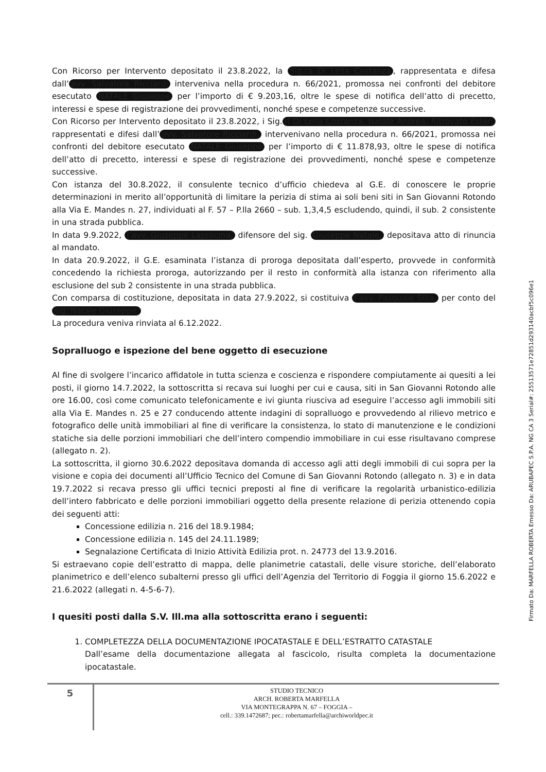Con Ricorso per Intervento depositato il 23.8.2022, la Sig.ra Di Lella Costanza, rappresentata e difesa dall’ avv. Salvatore Ricciardi interveniva nella procedura n. 66/2021, promossa nei confronti del debitore esecutato NATALE Giuseppe per l’importo di € 9.203,16, oltre le spese di notifica dell’atto di precetto, interessi e spese di registrazione dei provvedimenti, nonché spese e competenze successive.
Con Ricorso per Intervento depositato il 23.8.2022, i Sig. ri Di Lella Costanza, Natale Andrea, Ritrovato Ester, rappresentati e difesi dall’ avv. Salvatore Ricciardi, intervenivano nella procedura n. 66/2021, promossa nei confronti del debitore esecutato NATALE Giuseppe per l’importo di € 11.878,93, oltre le spese di notifica dell’atto di precetto, interessi e spese di registrazione dei provvedimenti, nonché spese e competenze successive.
Con istanza del 30.8.2022, il consulente tecnico d’ufficio chiedeva al G.E. di conoscere le proprie determinazioni in merito all’opportunità di limitare la perizia di stima ai soli beni siti in San Giovanni Rotondo alla Via E. Mandes n. 27, individuati al F. 57 – P.lla 2660 – sub. 1,3,4,5 escludendo, quindi, il sub. 2 consistente in una strada pubblica.
In data 9.9.2022, l’avv. Giuseppe Laprocina, difensore del sig. Giuseppe Natale, depositava atto di rinuncia al mandato.
In data 20.9.2022, il G.E. esaminata l’istanza di proroga depositata dall’esperto, provvede in conformità concedendo la richiesta proroga, autorizzando per il resto in conformità alla istanza con riferimento alla esclusione del sub 2 consistente in una strada pubblica.
Con comparsa di costituzione, depositata in data 27.9.2022, si costituiva l’avv. Pasquale Silla, per conto del sig. Natale Giuseppe.
La procedura veniva rinviata al 6.12.2022.
Sopralluogo e ispezione del bene oggetto di esecuzione
Al fine di svolgere l’incarico affidatole in tutta scienza e coscienza e rispondere compiutamente ai quesiti a lei posti, il giorno 14.7.2022, la sottoscritta si recava sui luoghi per cui e causa, siti in San Giovanni Rotondo alle ore 16.00, così come comunicato telefonicamente e ivi giunta riusciva ad eseguire l’accesso agli immobili siti alla Via E. Mandes n. 25 e 27 conducendo attente indagini di sopralluogo e provvedendo al rilievo metrico e fotografico delle unità immobiliari al fine di verificare la consistenza, lo stato di manutenzione e le condizioni statiche sia delle porzioni immobiliari che dell’intero compendio immobiliare in cui esse risultavano comprese (allegato n. 2).
La sottoscritta, il giorno 30.6.2022 depositava domanda di accesso agli atti degli immobili di cui sopra per la visione e copia dei documenti all’Ufficio Tecnico del Comune di San Giovanni Rotondo (allegato n. 3) e in data 19.7.2022 si recava presso gli uffici tecnici preposti al fine di verificare la regolarità urbanistico-edilizia dell’intero fabbricato e delle porzioni immobiliari oggetto della presente relazione di perizia ottenendo copia dei seguenti atti:
Concessione edilizia n. 216 del 18.9.1984;
Concessione edilizia n. 145 del 24.11.1989;
Segnalazione Certificata di Inizio Attività Edilizia prot. n. 24773 del 13.9.2016.
Si estraevano copie dell’estratto di mappa, delle planimetrie catastali, delle visure storiche, dell’elaborato planimetrico e dell’elenco subalterni presso gli uffici dell’Agenzia del Territorio di Foggia il giorno 15.6.2022 e 21.6.2022 (allegati n. 4-5-6-7).
I quesiti posti dalla S.V. Ill.ma alla sottoscritta erano i seguenti:
1. COMPLETEZZA DELLA DOCUMENTAZIONE IPOCATASTALE E DELL’ESTRATTO CATASTALE
Dall’esame della documentazione allegata al fascicolo, risulta completa la documentazione ipocatastale.
5
STUDIO TECNICO
ARCH. ROBERTA MARFELLA
VIA MONTEGRAPPA N. 67 – FOGGIA –
cell.: 339.1472687; pec.: robertamarfella@archiworldpec.it
Firmato Da: MARFELLA ROBERTA Emesso Da: ARUBAPEC S.P.A. NG CA 3 Serial#: 25513571e72851d293140acbf5c096e1